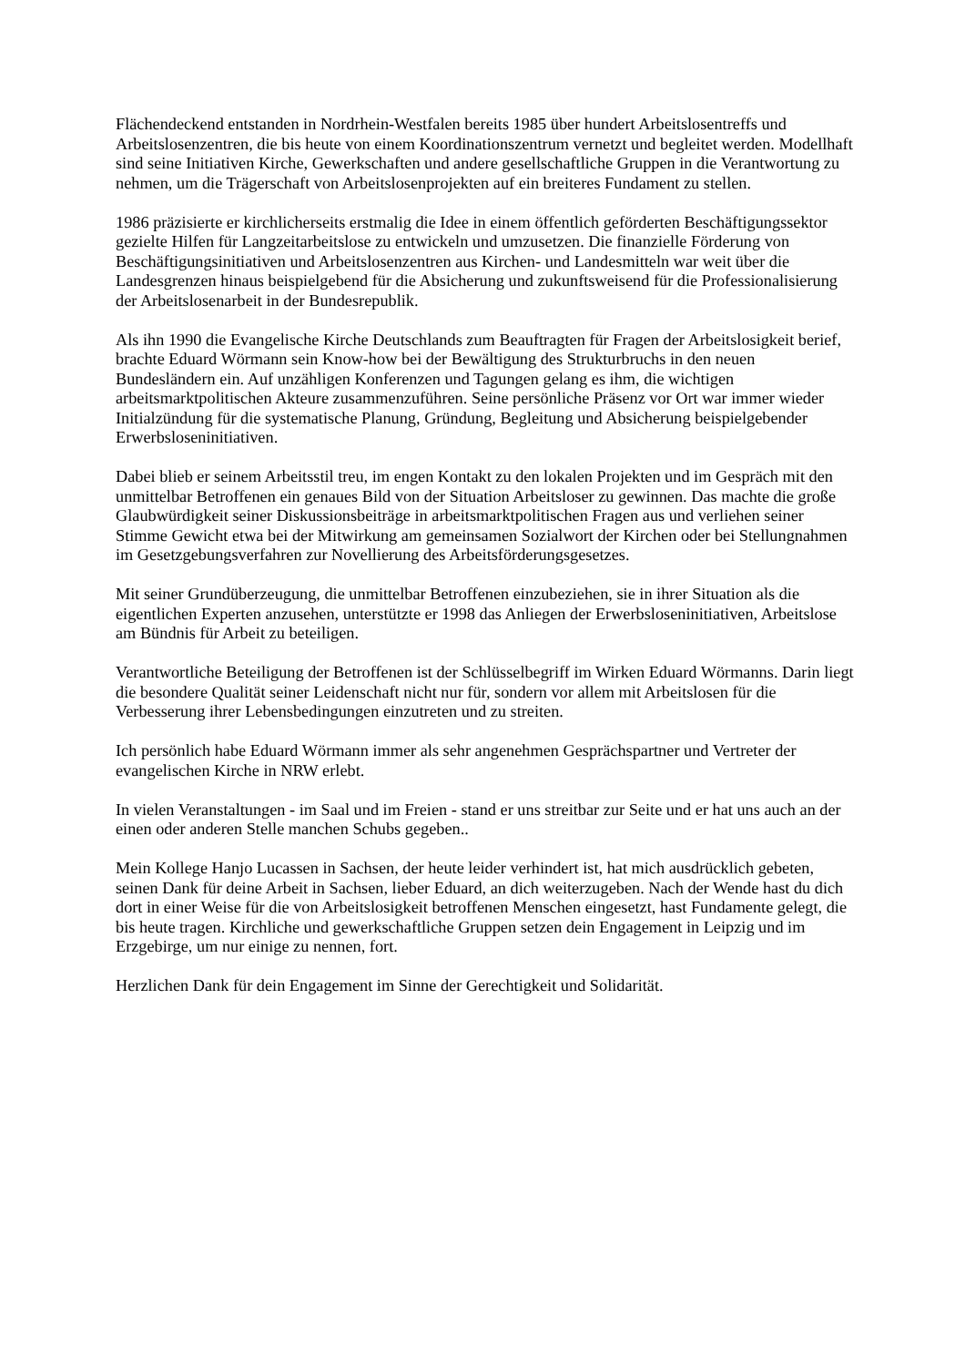Flächendeckend entstanden in Nordrhein-Westfalen bereits 1985 über hundert Arbeitslosentreffs und Arbeitslosenzentren, die bis heute von einem Koordinationszentrum vernetzt und begleitet werden. Modellhaft sind seine Initiativen Kirche, Gewerkschaften und andere gesellschaftliche Gruppen in die Verantwortung zu nehmen, um die Trägerschaft von Arbeitslosenprojekten auf ein breiteres Fundament zu stellen.
1986 präzisierte er kirchlicherseits erstmalig die Idee in einem öffentlich geförderten Beschäftigungssektor gezielte Hilfen für Langzeitarbeitslose zu entwickeln und umzusetzen. Die finanzielle Förderung von Beschäftigungsinitiativen und Arbeitslosenzentren aus Kirchen- und Landesmitteln war weit über die Landesgrenzen hinaus beispielgebend für die Absicherung und zukunftsweisend für die Professionalisierung der Arbeitslosenarbeit in der Bundesrepublik.
Als ihn 1990 die Evangelische Kirche Deutschlands zum Beauftragten für Fragen der Arbeitslosigkeit berief, brachte Eduard Wörmann sein Know-how bei der Bewältigung des Strukturbruchs in den neuen Bundesländern ein. Auf unzähligen Konferenzen und Tagungen gelang es ihm, die wichtigen arbeitsmarktpolitischen Akteure zusammenzuführen. Seine persönliche Präsenz vor Ort war immer wieder Initialzündung für die systematische Planung, Gründung, Begleitung und Absicherung beispielgebender Erwerbsloseninitiativen.
Dabei blieb er seinem Arbeitsstil treu, im engen Kontakt zu den lokalen Projekten und im Gespräch mit den unmittelbar Betroffenen ein genaues Bild von der Situation Arbeitsloser zu gewinnen. Das machte die große Glaubwürdigkeit seiner Diskussionsbeiträge in arbeitsmarktpolitischen Fragen aus und verliehen seiner Stimme Gewicht etwa bei der Mitwirkung am gemeinsamen Sozialwort der Kirchen oder bei Stellungnahmen im Gesetzgebungsverfahren zur Novellierung des Arbeitsförderungsgesetzes.
Mit seiner Grundüberzeugung, die unmittelbar Betroffenen einzubeziehen, sie in ihrer Situation als die eigentlichen Experten anzusehen, unterstützte er 1998 das Anliegen der Erwerbsloseninitiativen, Arbeitslose am Bündnis für Arbeit zu beteiligen.
Verantwortliche Beteiligung der Betroffenen ist der Schlüsselbegriff im Wirken Eduard Wörmanns. Darin liegt die besondere Qualität seiner Leidenschaft nicht nur für, sondern vor allem mit Arbeitslosen für die Verbesserung ihrer Lebensbedingungen einzutreten und zu streiten.
Ich persönlich habe Eduard Wörmann immer als sehr angenehmen Gesprächspartner und Vertreter der evangelischen Kirche in NRW erlebt.
In vielen Veranstaltungen - im Saal und im Freien - stand er uns streitbar zur Seite und er hat uns auch an der einen oder anderen Stelle manchen Schubs gegeben..
Mein Kollege Hanjo Lucassen in Sachsen, der heute leider verhindert ist, hat mich ausdrücklich gebeten, seinen Dank für deine Arbeit in Sachsen, lieber Eduard, an dich weiterzugeben. Nach der Wende hast du dich dort in einer Weise für die von Arbeitslosigkeit betroffenen Menschen eingesetzt, hast Fundamente gelegt, die bis heute tragen. Kirchliche und gewerkschaftliche Gruppen setzen dein Engagement in Leipzig und im Erzgebirge, um nur einige zu nennen, fort.
Herzlichen Dank für dein Engagement im Sinne der Gerechtigkeit und Solidarität.